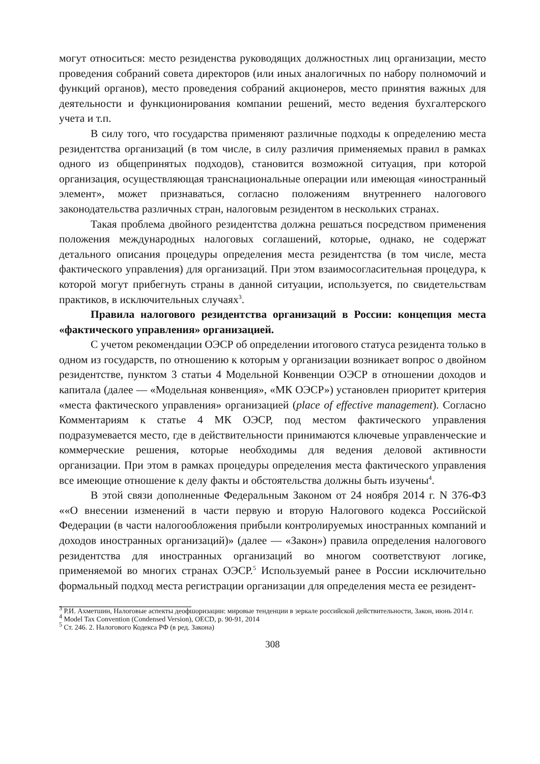могут относиться: место резиденства руководящих должностных лиц организации, место проведения собраний совета директоров (или иных аналогичных по набору полномочий и функций органов), место проведения собраний акционеров, место принятия важных для деятельности и функционирования компании решений, место ведения бухгалтерского учета и т.п.
В силу того, что государства применяют различные подходы к определению места резидентства организаций (в том числе, в силу различия применяемых правил в рамках одного из общепринятых подходов), становится возможной ситуация, при которой организация, осуществляющая транснациональные операции или имеющая «иностранный элемент», может признаваться, согласно положениям внутреннего налогового законодательства различных стран, налоговым резидентом в нескольких странах.
Такая проблема двойного резидентства должна решаться посредством применения положения международных налоговых соглашений, которые, однако, не содержат детального описания процедуры определения места резидентства (в том числе, места фактического управления) для организаций. При этом взаимосогласительная процедура, к которой могут прибегнуть страны в данной ситуации, используется, по свидетельствам практиков, в исключительных случаях<sup>3</sup>.
Правила налогового резидентства организаций в России: концепция места «фактического управления» организацией.
С учетом рекомендации ОЭСР об определении итогового статуса резидента только в одном из государств, по отношению к которым у организации возникает вопрос о двойном резидентстве, пунктом 3 статьи 4 Модельной Конвенции ОЭСР в отношении доходов и капитала (далее — «Модельная конвенция», «МК ОЭСР») установлен приоритет критерия «места фактического управления» организацией (place of effective management). Согласно Комментариям к статье 4 МК ОЭСР, под местом фактического управления подразумевается место, где в действительности принимаются ключевые управленческие и коммерческие решения, которые необходимы для ведения деловой активности организации. При этом в рамках процедуры определения места фактического управления все имеющие отношение к делу факты и обстоятельства должны быть изучены<sup>4</sup>.
В этой связи дополненные Федеральным Законом от 24 ноября 2014 г. N 376-ФЗ ««О внесении изменений в части первую и вторую Налогового кодекса Российской Федерации (в части налогообложения прибыли контролируемых иностранных компаний и доходов иностранных организаций)» (далее — «Закон») правила определения налогового резидентства для иностранных организаций во многом соответствуют логике, применяемой во многих странах ОЭСР.<sup>5</sup> Используемый ранее в России исключительно формальный подход места регистрации организации для определения места ее резидент-
<sup>3</sup> Р.И. Ахметшин, Налоговые аспекты деофшоризации: мировые тенденции в зеркале российской действительности, Закон, июнь 2014 г.
<sup>4</sup> Model Tax Convention (Condensed Version), OECD, p. 90-91, 2014
<sup>5</sup> Ст. 246. 2. Налогового Кодекса РФ (в ред. Закона)
308